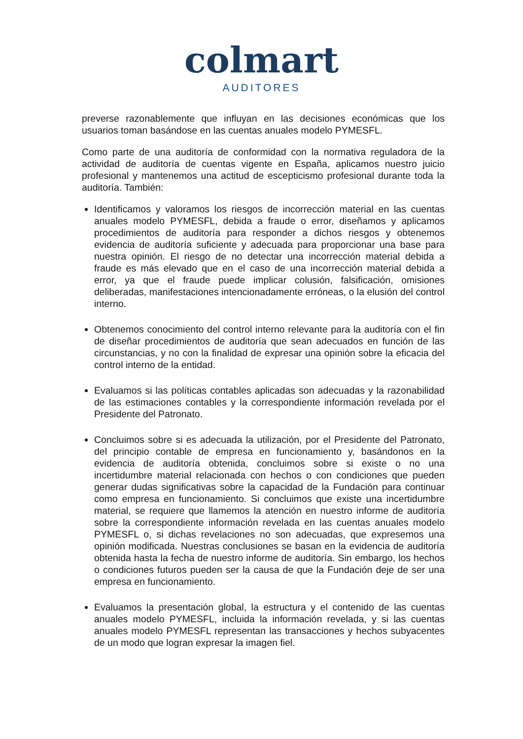colmart
AUDITORES
preverse razonablemente que influyan en las decisiones económicas que los usuarios toman basándose en las cuentas anuales modelo PYMESFL.
Como parte de una auditoría de conformidad con la normativa reguladora de la actividad de auditoría de cuentas vigente en España, aplicamos nuestro juicio profesional y mantenemos una actitud de escepticismo profesional durante toda la auditoría. También:
Identificamos y valoramos los riesgos de incorrección material en las cuentas anuales modelo PYMESFL, debida a fraude o error, diseñamos y aplicamos procedimientos de auditoría para responder a dichos riesgos y obtenemos evidencia de auditoría suficiente y adecuada para proporcionar una base para nuestra opinión. El riesgo de no detectar una incorrección material debida a fraude es más elevado que en el caso de una incorrección material debida a error, ya que el fraude puede implicar colusión, falsificación, omisiones deliberadas, manifestaciones intencionadamente erróneas, o la elusión del control interno.
Obtenemos conocimiento del control interno relevante para la auditoría con el fin de diseñar procedimientos de auditoría que sean adecuados en función de las circunstancias, y no con la finalidad de expresar una opinión sobre la eficacia del control interno de la entidad.
Evaluamos si las políticas contables aplicadas son adecuadas y la razonabilidad de las estimaciones contables y la correspondiente información revelada por el Presidente del Patronato.
Concluimos sobre si es adecuada la utilización, por el Presidente del Patronato, del principio contable de empresa en funcionamiento y, basándonos en la evidencia de auditoría obtenida, concluimos sobre si existe o no una incertidumbre material relacionada con hechos o con condiciones que pueden generar dudas significativas sobre la capacidad de la Fundación para continuar como empresa en funcionamiento. Si concluimos que existe una incertidumbre material, se requiere que llamemos la atención en nuestro informe de auditoría sobre la correspondiente información revelada en las cuentas anuales modelo PYMESFL o, si dichas revelaciones no son adecuadas, que expresemos una opinión modificada. Nuestras conclusiones se basan en la evidencia de auditoría obtenida hasta la fecha de nuestro informe de auditoría. Sin embargo, los hechos o condiciones futuros pueden ser la causa de que la Fundación deje de ser una empresa en funcionamiento.
Evaluamos la presentación global, la estructura y el contenido de las cuentas anuales modelo PYMESFL, incluida la información revelada, y si las cuentas anuales modelo PYMESFL representan las transacciones y hechos subyacentes de un modo que logran expresar la imagen fiel.